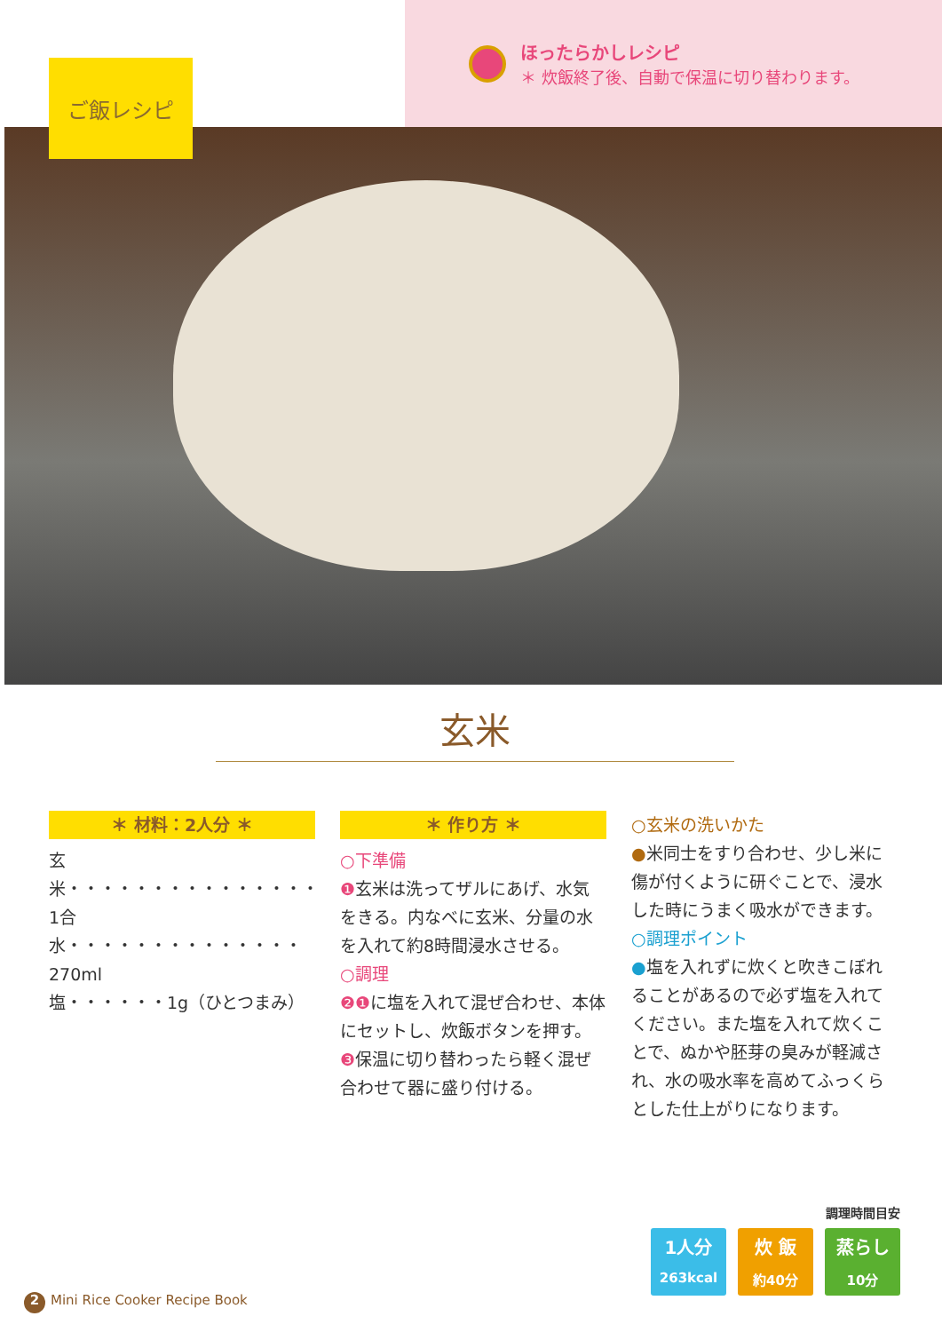ご飯レシピ
ほったらかしレシピ
＊ 炊飯終了後、自動で保温に切り替わります。
玄米
＊ 材料：2人分 ＊
玄米・・・・・・・・・・・・・・・1合
水・・・・・・・・・・・・・・270ml
塩・・・・・・1g（ひとつまみ）
＊ 作り方 ＊
○下準備
❶玄米は洗ってザルにあげ、水気をきる。内なべに玄米、分量の水を入れて約8時間浸水させる。
○調理
❷❶に塩を入れて混ぜ合わせ、本体にセットし、炊飯ボタンを押す。
❸保温に切り替わったら軽く混ぜ合わせて器に盛り付ける。
○玄米の洗いかた
●米同士をすり合わせ、少し米に傷が付くように研ぐことで、浸水した時にうまく吸水ができます。
○調理ポイント
●塩を入れずに炊くと吹きこぼれることがあるので必ず塩を入れてください。また塩を入れて炊くことで、ぬかや胚芽の臭みが軽減され、水の吸水率を高めてふっくらとした仕上がりになります。
調理時間目安
1人分
263kcal
炊 飯
約40分
蒸らし
10分
2 Mini Rice Cooker Recipe Book